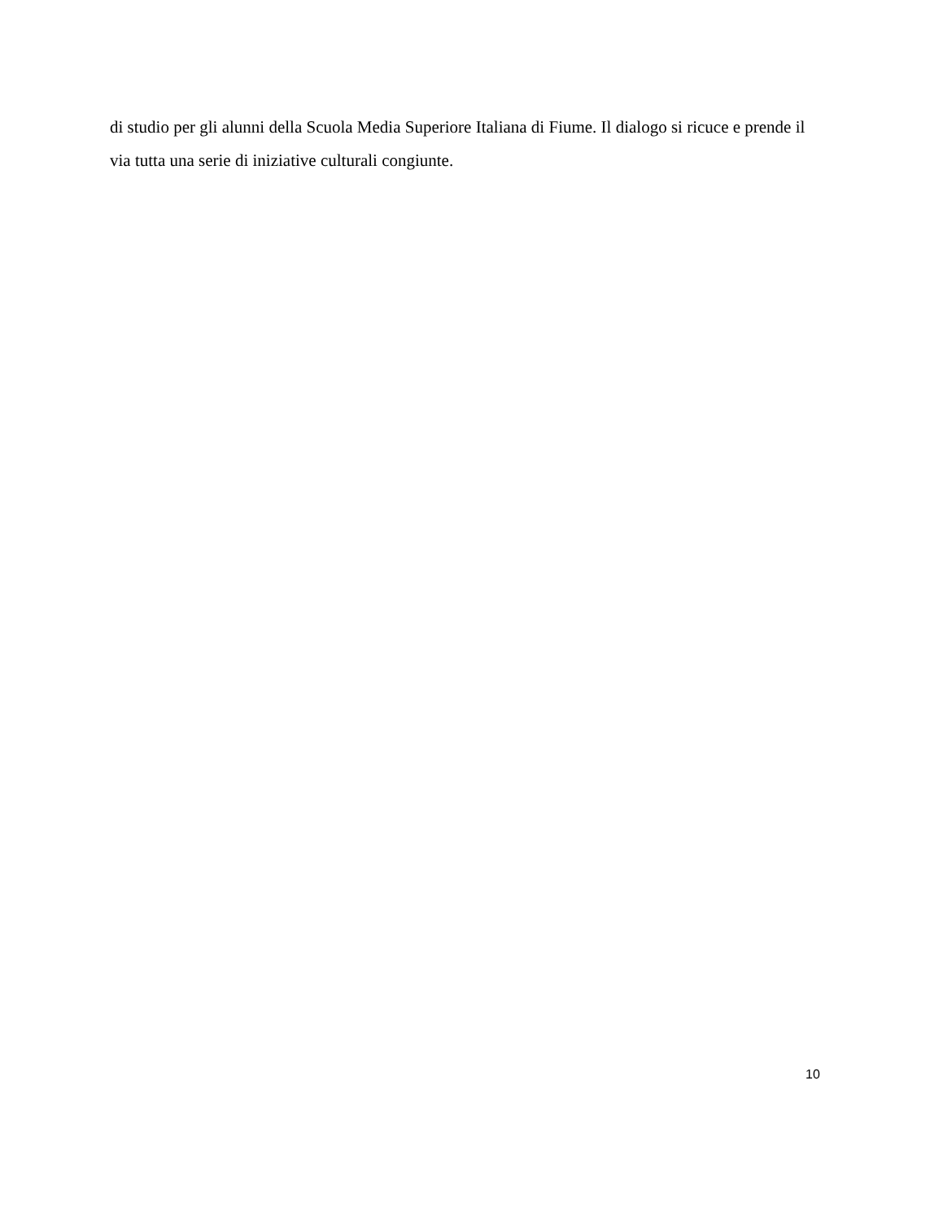di studio per gli alunni della Scuola Media Superiore Italiana di Fiume. Il dialogo si ricuce e prende il via tutta una serie di iniziative culturali congiunte.
10